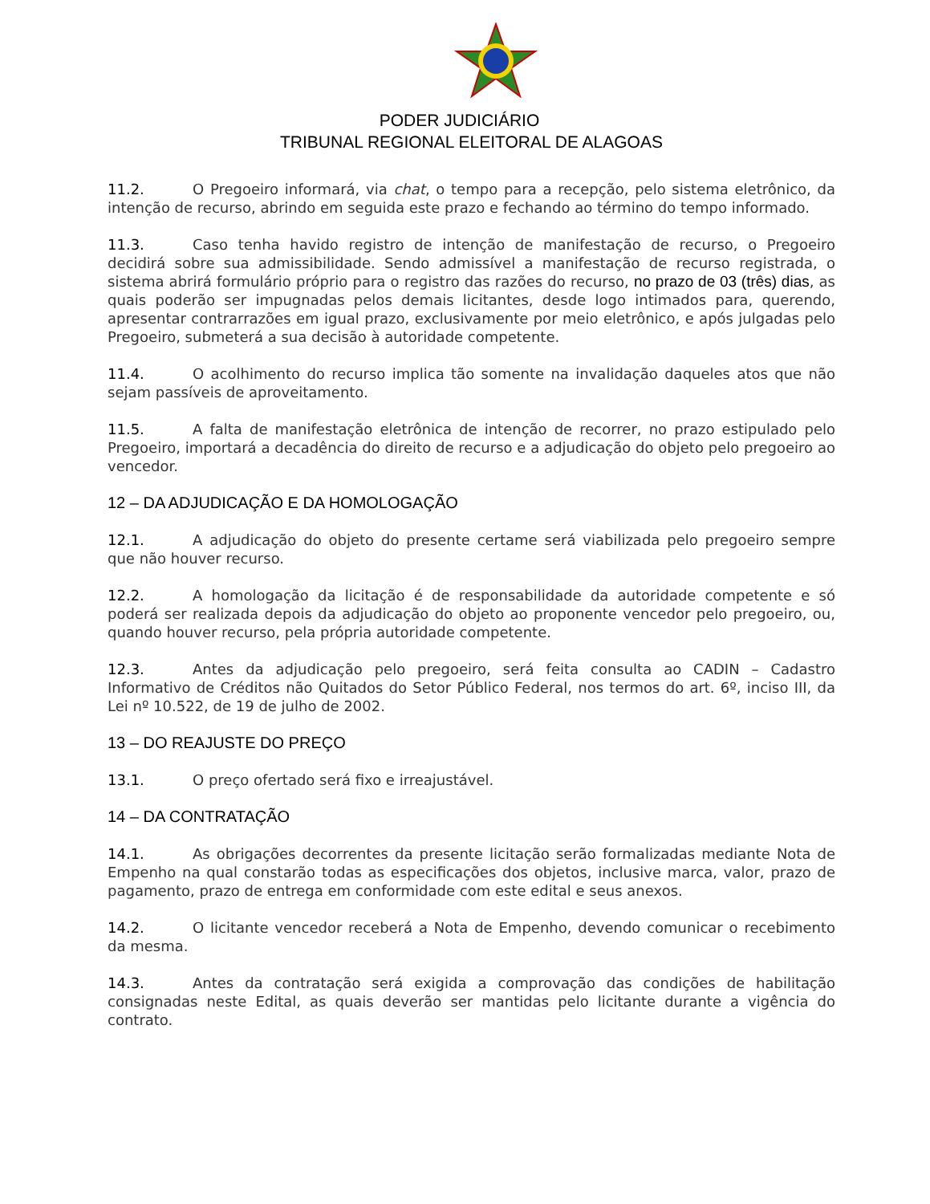PODER JUDICIÁRIO
TRIBUNAL REGIONAL ELEITORAL DE ALAGOAS
11.2. O Pregoeiro informará, via chat, o tempo para a recepção, pelo sistema eletrônico, da intenção de recurso, abrindo em seguida este prazo e fechando ao término do tempo informado.
11.3. Caso tenha havido registro de intenção de manifestação de recurso, o Pregoeiro decidirá sobre sua admissibilidade. Sendo admissível a manifestação de recurso registrada, o sistema abrirá formulário próprio para o registro das razões do recurso, no prazo de 03 (três) dias, as quais poderão ser impugnadas pelos demais licitantes, desde logo intimados para, querendo, apresentar contrarrazões em igual prazo, exclusivamente por meio eletrônico, e após julgadas pelo Pregoeiro, submeterá a sua decisão à autoridade competente.
11.4. O acolhimento do recurso implica tão somente na invalidação daqueles atos que não sejam passíveis de aproveitamento.
11.5. A falta de manifestação eletrônica de intenção de recorrer, no prazo estipulado pelo Pregoeiro, importará a decadência do direito de recurso e a adjudicação do objeto pelo pregoeiro ao vencedor.
12 – DA ADJUDICAÇÃO E DA HOMOLOGAÇÃO
12.1. A adjudicação do objeto do presente certame será viabilizada pelo pregoeiro sempre que não houver recurso.
12.2. A homologação da licitação é de responsabilidade da autoridade competente e só poderá ser realizada depois da adjudicação do objeto ao proponente vencedor pelo pregoeiro, ou, quando houver recurso, pela própria autoridade competente.
12.3. Antes da adjudicação pelo pregoeiro, será feita consulta ao CADIN – Cadastro Informativo de Créditos não Quitados do Setor Público Federal, nos termos do art. 6º, inciso III, da Lei nº 10.522, de 19 de julho de 2002.
13 – DO REAJUSTE DO PREÇO
13.1. O preço ofertado será fixo e irreajustável.
14 – DA CONTRATAÇÃO
14.1. As obrigações decorrentes da presente licitação serão formalizadas mediante Nota de Empenho na qual constarão todas as especificações dos objetos, inclusive marca, valor, prazo de pagamento, prazo de entrega em conformidade com este edital e seus anexos.
14.2. O licitante vencedor receberá a Nota de Empenho, devendo comunicar o recebimento da mesma.
14.3. Antes da contratação será exigida a comprovação das condições de habilitação consignadas neste Edital, as quais deverão ser mantidas pelo licitante durante a vigência do contrato.